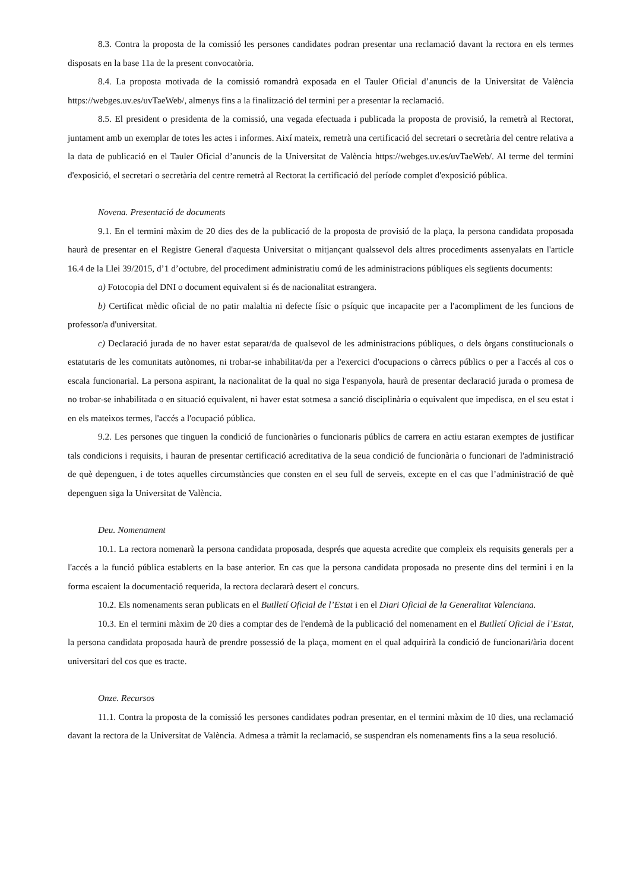8.3. Contra la proposta de la comissió les persones candidates podran presentar una reclamació davant la rectora en els termes disposats en la base 11a de la present convocatòria.
8.4. La proposta motivada de la comissió romandrà exposada en el Tauler Oficial d’anuncis de la Universitat de València https://webges.uv.es/uvTaeWeb/, almenys fins a la finalització del termini per a presentar la reclamació.
8.5. El president o presidenta de la comissió, una vegada efectuada i publicada la proposta de provisió, la remetrà al Rectorat, juntament amb un exemplar de totes les actes i informes. Així mateix, remetrà una certificació del secretari o secretària del centre relativa a la data de publicació en el Tauler Oficial d’anuncis de la Universitat de València https://webges.uv.es/uvTaeWeb/. Al terme del termini d'exposició, el secretari o secretària del centre remetrà al Rectorat la certificació del període complet d'exposició pública.
Novena. Presentació de documents
9.1. En el termini màxim de 20 dies des de la publicació de la proposta de provisió de la plaça, la persona candidata proposada haurà de presentar en el Registre General d'aquesta Universitat o mitjançant qualssevol dels altres procediments assenyalats en l'article 16.4 de la Llei 39/2015, d’1 d’octubre, del procediment administratiu comú de les administracions públiques els següents documents:
a) Fotocopia del DNI o document equivalent si és de nacionalitat estrangera.
b) Certificat mèdic oficial de no patir malaltia ni defecte físic o psíquic que incapacite per a l'acompliment de les funcions de professor/a d'universitat.
c) Declaració jurada de no haver estat separat/da de qualsevol de les administracions públiques, o dels òrgans constitucionals o estatutaris de les comunitats autònomes, ni trobar-se inhabilitat/da per a l'exercici d'ocupacions o càrrecs públics o per a l'accés al cos o escala funcionarial. La persona aspirant, la nacionalitat de la qual no siga l'espanyola, haurà de presentar declaració jurada o promesa de no trobar-se inhabilitada o en situació equivalent, ni haver estat sotmesa a sanció disciplinària o equivalent que impedisca, en el seu estat i en els mateixos termes, l'accés a l'ocupació pública.
9.2. Les persones que tinguen la condició de funcionàries o funcionaris públics de carrera en actiu estaran exemptes de justificar tals condicions i requisits, i hauran de presentar certificació acreditativa de la seua condició de funcionària o funcionari de l'administració de què depenguen, i de totes aquelles circumstàncies que consten en el seu full de serveis, excepte en el cas que l’administració de què depenguen siga la Universitat de València.
Deu. Nomenament
10.1. La rectora nomenarà la persona candidata proposada, després que aquesta acredite que compleix els requisits generals per a l'accés a la funció pública establerts en la base anterior. En cas que la persona candidata proposada no presente dins del termini i en la forma escaient la documentació requerida, la rectora declararà desert el concurs.
10.2. Els nomenaments seran publicats en el Butlletí Oficial de l’Estat i en el Diari Oficial de la Generalitat Valenciana.
10.3. En el termini màxim de 20 dies a comptar des de l'endemà de la publicació del nomenament en el Butlletí Oficial de l’Estat, la persona candidata proposada haurà de prendre possessió de la plaça, moment en el qual adquirirà la condició de funcionari/ària docent universitari del cos que es tracte.
Onze. Recursos
11.1. Contra la proposta de la comissió les persones candidates podran presentar, en el termini màxim de 10 dies, una reclamació davant la rectora de la Universitat de València. Admesa a tràmit la reclamació, se suspendran els nomenaments fins a la seua resolució.